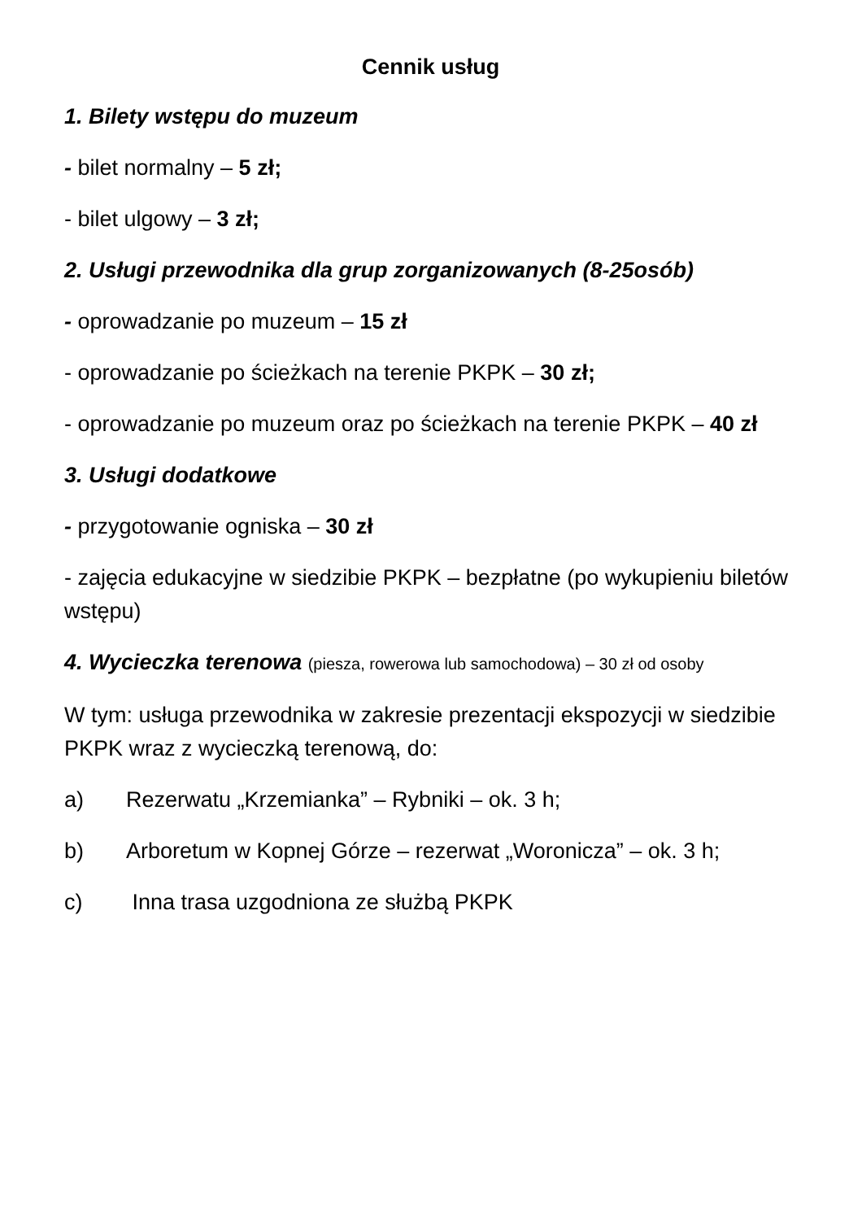Cennik usług
1. Bilety wstępu do muzeum
- bilet normalny – 5 zł;
- bilet ulgowy – 3 zł;
2. Usługi przewodnika dla grup zorganizowanych (8-25osób)
- oprowadzanie po muzeum – 15 zł
- oprowadzanie po ścieżkach na terenie PKPK – 30 zł;
- oprowadzanie po muzeum oraz po ścieżkach na terenie PKPK – 40 zł
3. Usługi dodatkowe
- przygotowanie ogniska – 30 zł
- zajęcia edukacyjne w siedzibie PKPK – bezpłatne (po wykupieniu biletów wstępu)
4. Wycieczka terenowa (piesza, rowerowa lub samochodowa) – 30 zł od osoby
W tym: usługa przewodnika w zakresie prezentacji ekspozycji w siedzibie PKPK wraz z wycieczką terenową, do:
a) Rezerwatu „Krzemianka” – Rybniki – ok. 3 h;
b) Arboretum w Kopnej Górze – rezerwat „Woronicza” – ok. 3 h;
c) Inna trasa uzgodniona ze służbą PKPK